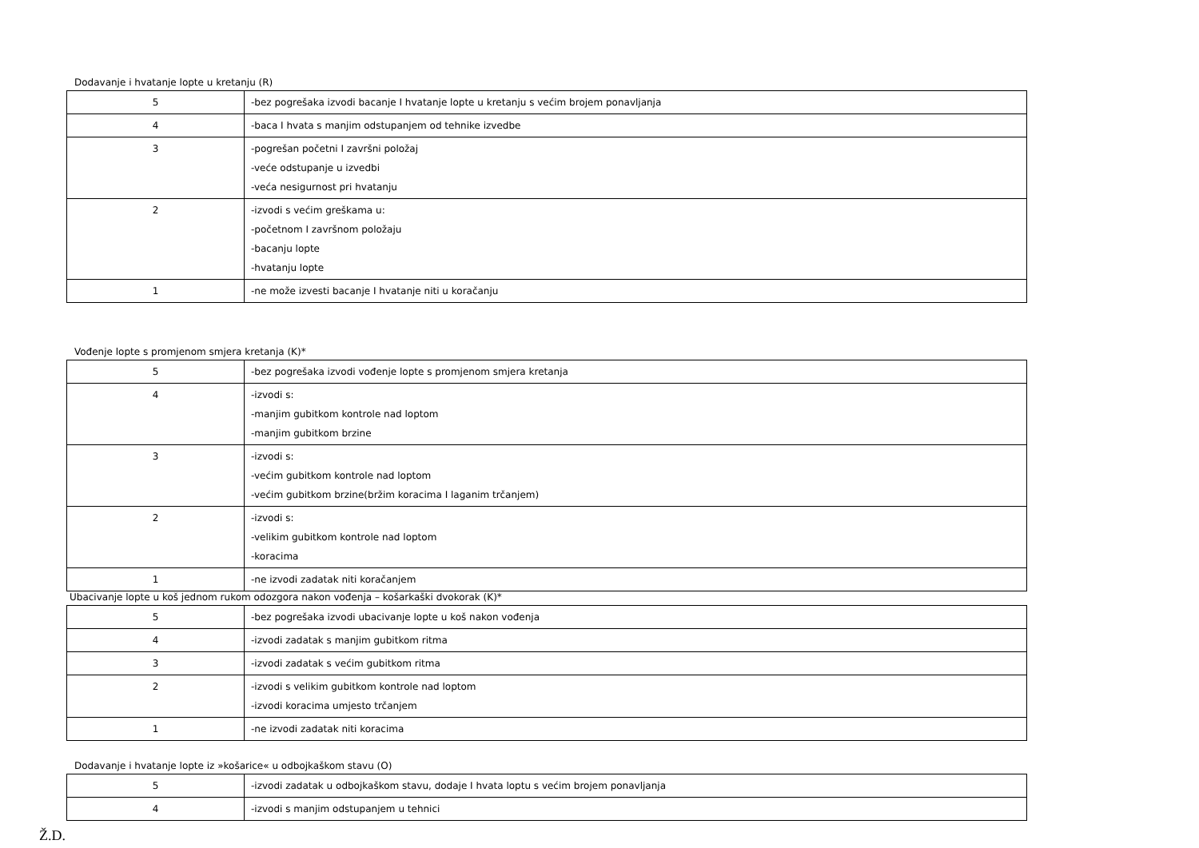Dodavanje i hvatanje lopte u kretanju (R)
| 5 | -bez pogrešaka izvodi bacanje I hvatanje lopte u kretanju s većim brojem ponavljanja |
| 4 | -baca I hvata s manjim odstupanjem od tehnike izvedbe |
| 3 | -pogrešan početni I završni položaj -veće odstupanje u izvedbi -veća nesigurnost pri hvatanju |
| 2 | -izvodi s većim greškama u: -početnom I završnom položaju -bacanju lopte -hvatanju lopte |
| 1 | -ne može izvesti bacanje I hvatanje niti u koračanju |
Vođenje lopte s promjenom smjera kretanja (K)*
| 5 | -bez pogrešaka izvodi vođenje lopte s promjenom smjera kretanja |
| 4 | -izvodi s: -manjim gubitkom kontrole nad loptom -manjim gubitkom brzine |
| 3 | -izvodi s: -većim gubitkom kontrole nad loptom -većim gubitkom brzine(bržim koracima I laganim trčanjem) |
| 2 | -izvodi s: -velikim gubitkom kontrole nad loptom -koracima |
| 1 | -ne izvodi zadatak niti koračanjem |
Ubacivanje lopte u koš jednom rukom odozgora nakon vođenja – košarkaški dvokorak (K)*
| 5 | -bez pogrešaka izvodi ubacivanje lopte u koš nakon vođenja |
| 4 | -izvodi zadatak s manjim gubitkom ritma |
| 3 | -izvodi zadatak s većim gubitkom ritma |
| 2 | -izvodi s velikim gubitkom kontrole nad loptom -izvodi koracima umjesto trčanjem |
| 1 | -ne izvodi zadatak niti koracima |
Dodavanje i hvatanje lopte iz »košarice« u odbojkaškom stavu (O)
| 5 | -izvodi zadatak u odbojkaškom stavu, dodaje I hvata loptu s većim brojem ponavljanja |
| 4 | -izvodi s manjim odstupanjem u tehnici |
Ž.D.